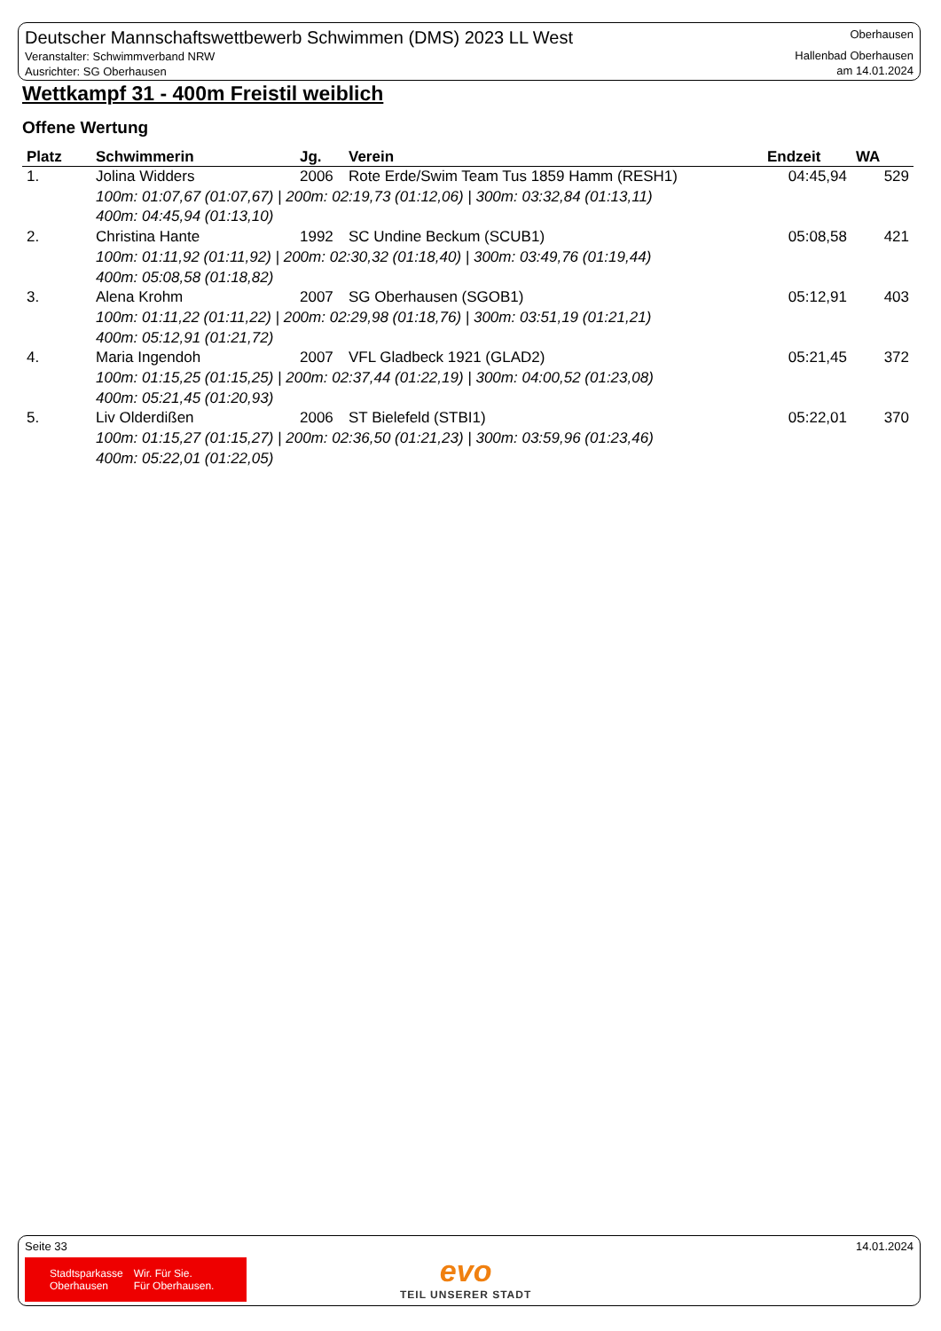Deutscher Mannschaftswettbewerb Schwimmen (DMS) 2023 LL West
Veranstalter: Schwimmverband NRW
Ausrichter: SG Oberhausen
Oberhausen
Hallenbad Oberhausen
am 14.01.2024
Wettkampf 31 - 400m Freistil weiblich
Offene Wertung
| Platz | Schwimmerin | Jg. | Verein | Endzeit | WA |
| --- | --- | --- | --- | --- | --- |
| 1. | Jolina Widders | 2006 | Rote Erde/Swim Team Tus 1859 Hamm (RESH1) | 04:45,94 | 529 |
| 100m: 01:07,67 (01:07,67) / 200m: 02:19,73 (01:12,06) / 300m: 03:32,84 (01:13,11) 400m: 04:45,94 (01:13,10) | | | | | |
| 2. | Christina Hante | 1992 | SC Undine Beckum (SCUB1) | 05:08,58 | 421 |
| 100m: 01:11,92 (01:11,92) / 200m: 02:30,32 (01:18,40) / 300m: 03:49,76 (01:19,44) 400m: 05:08,58 (01:18,82) | | | | | |
| 3. | Alena Krohm | 2007 | SG Oberhausen (SGOB1) | 05:12,91 | 403 |
| 100m: 01:11,22 (01:11,22) / 200m: 02:29,98 (01:18,76) / 300m: 03:51,19 (01:21,21) 400m: 05:12,91 (01:21,72) | | | | | |
| 4. | Maria Ingendoh | 2007 | VFL Gladbeck 1921 (GLAD2) | 05:21,45 | 372 |
| 100m: 01:15,25 (01:15,25) / 200m: 02:37,44 (01:22,19) / 300m: 04:00,52 (01:23,08) 400m: 05:21,45 (01:20,93) | | | | | |
| 5. | Liv Olderdißen | 2006 | ST Bielefeld (STBI1) | 05:22,01 | 370 |
| 100m: 01:15,27 (01:15,27) / 200m: 02:36,50 (01:21,23) / 300m: 03:59,96 (01:23,46) 400m: 05:22,01 (01:22,05) | | | | | |
Seite 33 14.01.2024
Stadtsparkasse
Oberhausen
Wir. Für Sie.
Für Oberhausen.
evo
TEIL UNSERER STADT